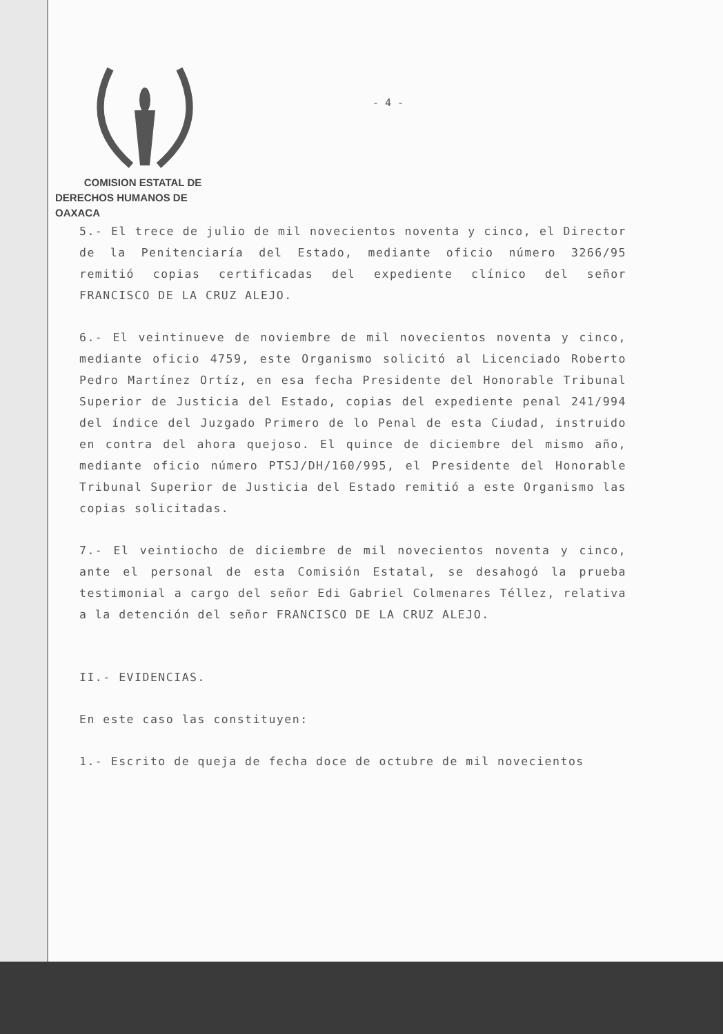COMISION ESTATAL DE
DERECHOS HUMANOS DE OAXACA
- 4 -
5.- El trece de julio de mil novecientos noventa y cinco, el Director de la Penitenciaría del Estado, mediante oficio número 3266/95 remitió copias certificadas del expediente clínico del señor FRANCISCO DE LA CRUZ ALEJO.
6.- El veintinueve de noviembre de mil novecientos noventa y cinco, mediante oficio 4759, este Organismo solicitó al Licenciado Roberto Pedro Martínez Ortíz, en esa fecha Presidente del Honorable Tribunal Superior de Justicia del Estado, copias del expediente penal 241/994 del índice del Juzgado Primero de lo Penal de esta Ciudad, instruido en contra del ahora quejoso. El quince de diciembre del mismo año, mediante oficio número PTSJ/DH/160/995, el Presidente del Honorable Tribunal Superior de Justicia del Estado remitió a este Organismo las copias solicitadas.
7.- El veintiocho de diciembre de mil novecientos noventa y cinco, ante el personal de esta Comisión Estatal, se desahogó la prueba testimonial a cargo del señor Edi Gabriel Colmenares Téllez, relativa a la detención del señor FRANCISCO DE LA CRUZ ALEJO.
II.- EVIDENCIAS.
En este caso las constituyen:
1.- Escrito de queja de fecha doce de octubre de mil novecientos